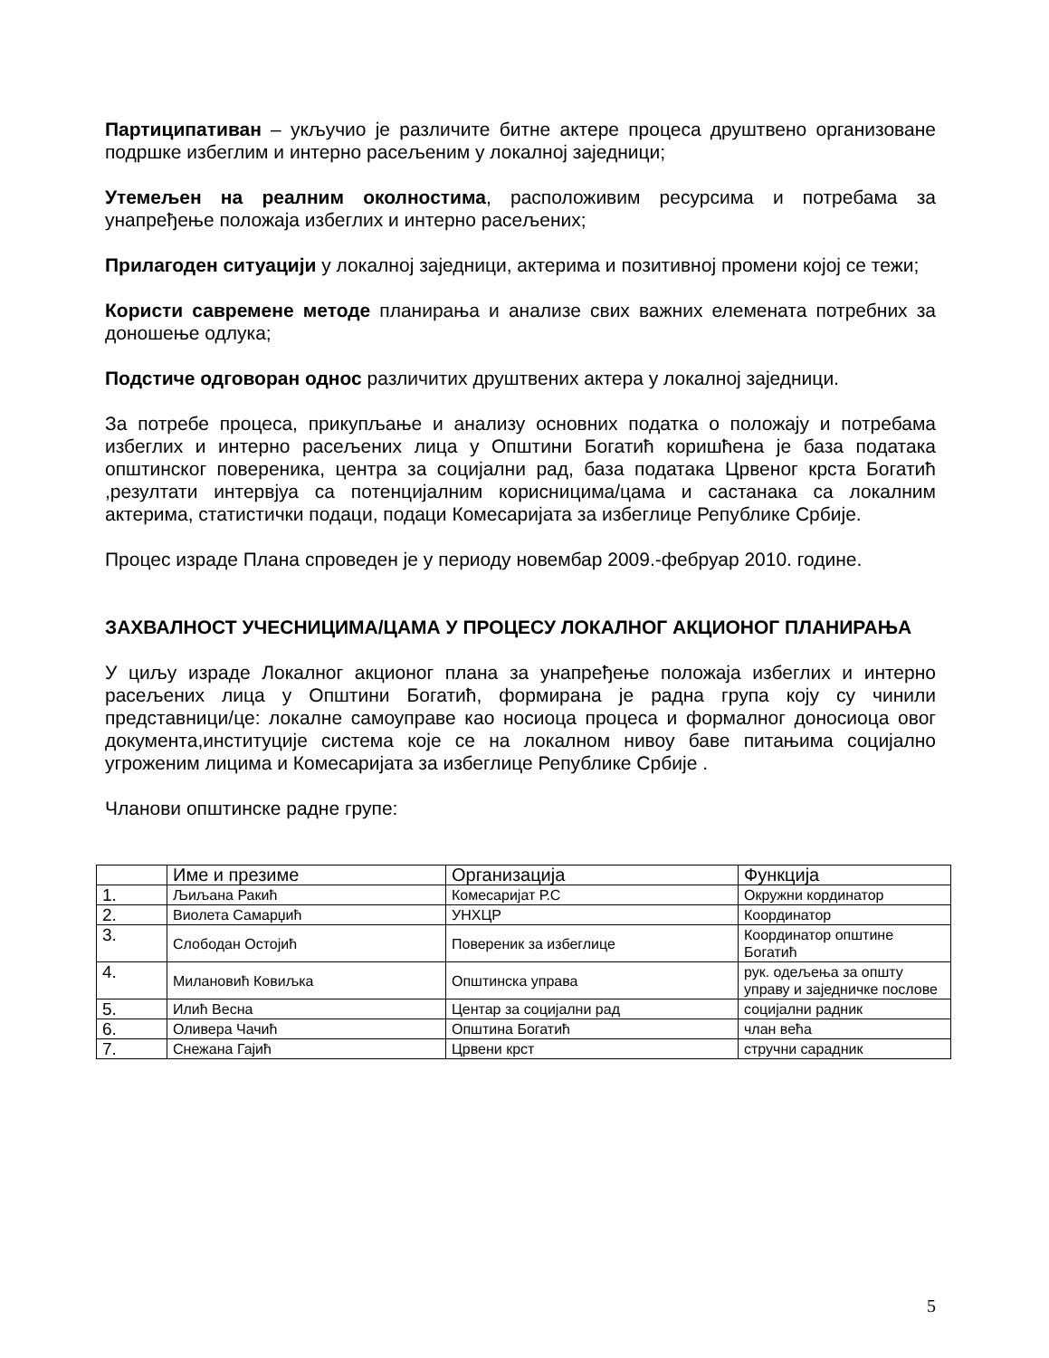Партиципативан – укључио је различите битне актере процеса друштвено организоване подршке избеглим и интерно расељеним у локалној заједници;
Утемељен на реалним околностима, расположивим ресурсима и потребама за унапређење положаја избеглих и интерно расељених;
Прилагоден ситуацији у локалној заједници, актерима и позитивној промени којој се тежи;
Користи савремене методе планирања и анализе свих важних елемената потребних за доношење одлука;
Подстиче одговоран однос различитих друштвених актера у локалној заједници.
За потребе процеса, прикупљање и анализу основних податка о положају и потребама избеглих и интерно расељених лица у Општини Богатић коришћена је база података општинског повереника, центра за социјални рад, база података Црвеног крста Богатић ,резултати интервјуа са потенцијалним корисницима/цама и састанака са локалним актерима, статистички подаци, подаци Комесаријата за избеглице Републике Србије.
Процес израде Плана спроведен је у периоду новембар 2009.-фебруар 2010. године.
ЗАХВАЛНОСТ УЧЕСНИЦИМА/ЦАМА У ПРОЦЕСУ ЛОКАЛНОГ АКЦИОНОГ ПЛАНИРАЊА
У циљу израде Локалног акционог плана за унапређење положаја избеглих и интерно расељених лица у Општини Богатић, формирана је радна група коју су чинили представници/це: локалне самоуправе као носиоца процеса и формалног доносиоца овог документа,институције система које се на локалном нивоу баве питањима социјално угроженим лицима и Комесаријата за избеглице Републике Србије .
Чланови општинске радне групе:
| | Име и презиме | Организација | Функција |
| 1. | Љиљана Ракић | Комесаријат Р.С | Окружни кординатор |
| 2. | Виолета Самарџић | УНХЦР | Координатор |
| 3. | Слободан Остојић | Повереник за избеглице | Координатор општине Богатић |
| 4. | Милановић Ковиљка | Општинска управа | рук. одељења за општу управу и заједничке послове |
| 5. | Илић Весна | Центар за социјални рад | социјални радник |
| 6. | Оливера Чачић | Општина Богатић | члан већа |
| 7. | Снежана Гајић | Црвени крст | стручни сарадник |
5